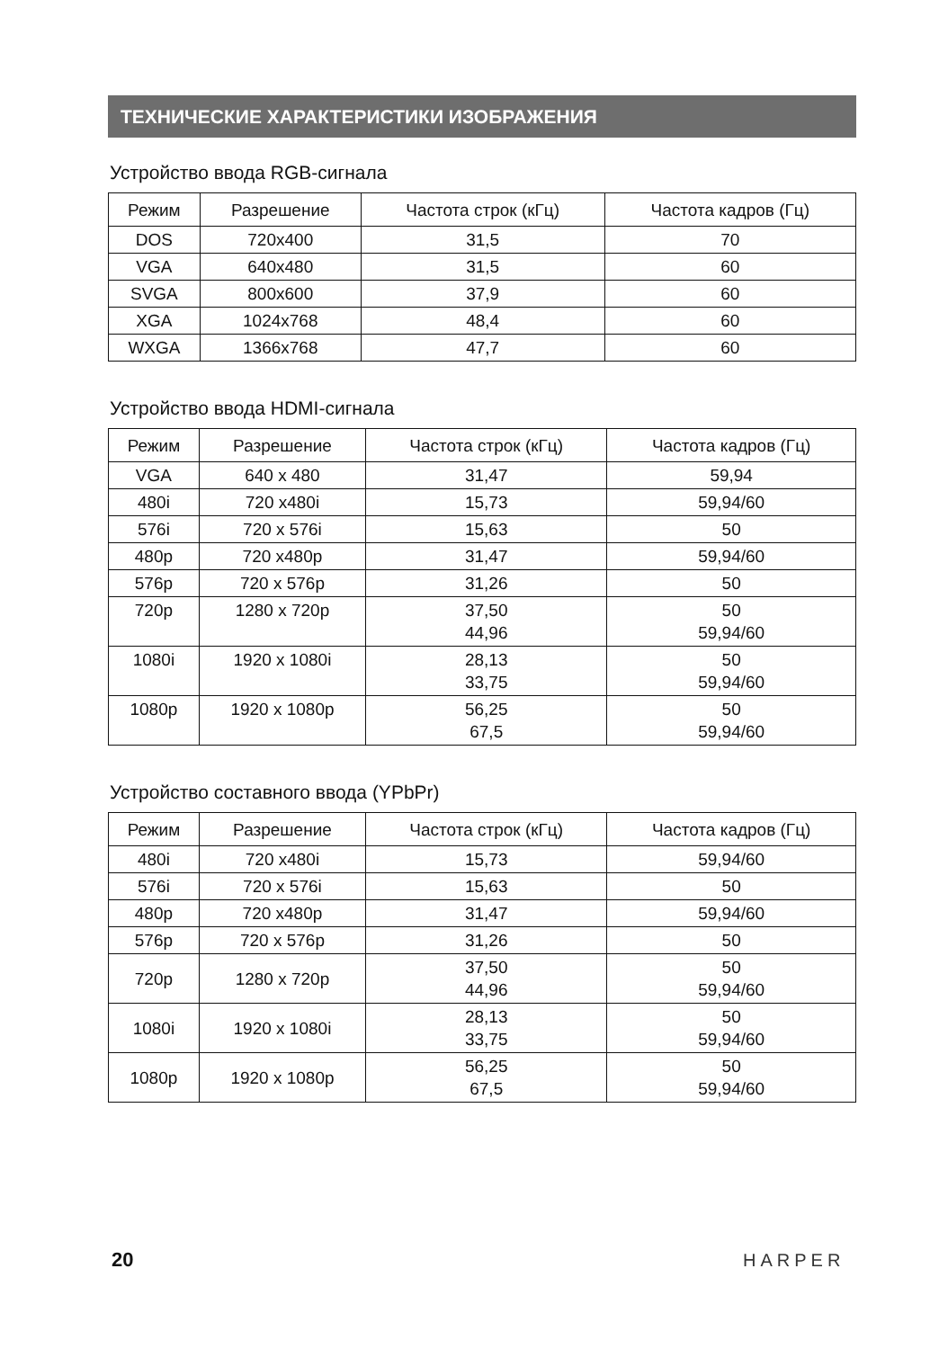ТЕХНИЧЕСКИЕ ХАРАКТЕРИСТИКИ ИЗОБРАЖЕНИЯ
Устройство ввода RGB-сигнала
| Режим | Разрешение | Частота строк (кГц) | Частота кадров (Гц) |
| --- | --- | --- | --- |
| DOS | 720x400 | 31,5 | 70 |
| VGA | 640x480 | 31,5 | 60 |
| SVGA | 800x600 | 37,9 | 60 |
| XGA | 1024x768 | 48,4 | 60 |
| WXGA | 1366x768 | 47,7 | 60 |
Устройство ввода HDMI-сигнала
| Режим | Разрешение | Частота строк (кГц) | Частота кадров (Гц) |
| --- | --- | --- | --- |
| VGA | 640 x 480 | 31,47 | 59,94 |
| 480i | 720 x480i | 15,73 | 59,94/60 |
| 576i | 720 x 576i | 15,63 | 50 |
| 480p | 720 x480p | 31,47 | 59,94/60 |
| 576p | 720 x 576p | 31,26 | 50 |
| 720p | 1280 x 720p | 37,50 44,96 | 50 59,94/60 |
| 1080i | 1920 x 1080i | 28,13 33,75 | 50 59,94/60 |
| 1080p | 1920 x 1080p | 56,25 67,5 | 50 59,94/60 |
Устройство составного ввода (YPbPr)
| Режим | Разрешение | Частота строк (кГц) | Частота кадров (Гц) |
| --- | --- | --- | --- |
| 480i | 720 x480i | 15,73 | 59,94/60 |
| 576i | 720 x 576i | 15,63 | 50 |
| 480p | 720 x480p | 31,47 | 59,94/60 |
| 576p | 720 x 576p | 31,26 | 50 |
| 720p | 1280 x 720p | 37,50 44,96 | 50 59,94/60 |
| 1080i | 1920 x 1080i | 28,13 33,75 | 50 59,94/60 |
| 1080p | 1920 x 1080p | 56,25 67,5 | 50 59,94/60 |
20 HARPER